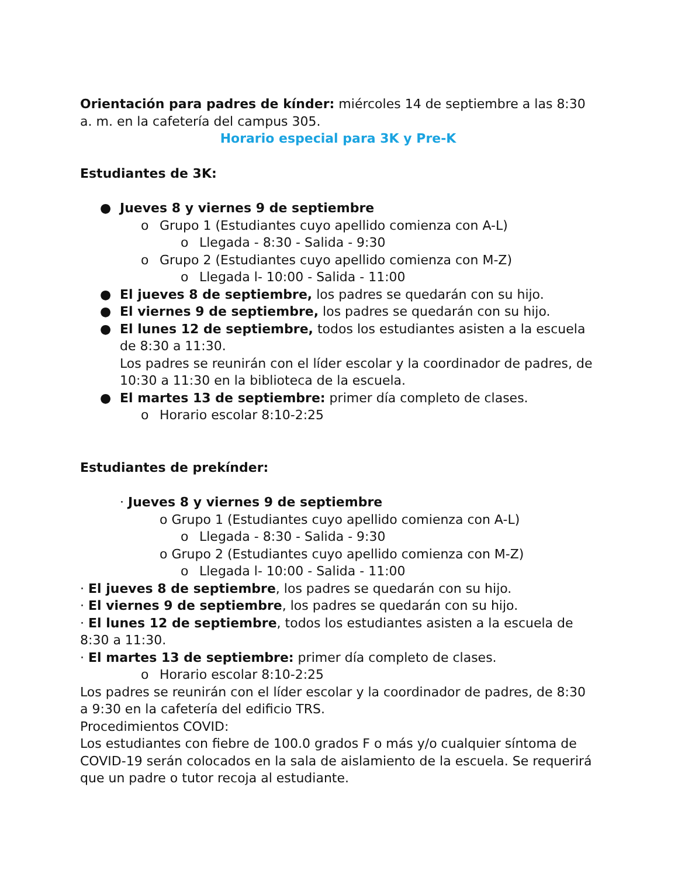Orientación para padres de kínder: miércoles 14 de septiembre a las 8:30 a. m. en la cafetería del campus 305.
Horario especial para 3K y Pre-K
Estudiantes de 3K:
● Jueves 8 y viernes 9 de septiembre
o Grupo 1 (Estudiantes cuyo apellido comienza con A-L)
o Llegada - 8:30 - Salida - 9:30
o Grupo 2 (Estudiantes cuyo apellido comienza con M-Z)
o Llegada l- 10:00 - Salida - 11:00
● El jueves 8 de septiembre, los padres se quedarán con su hijo.
● El viernes 9 de septiembre, los padres se quedarán con su hijo.
● El lunes 12 de septiembre, todos los estudiantes asisten a la escuela de 8:30 a 11:30.
Los padres se reunirán con el líder escolar y la coordinador de padres, de 10:30 a 11:30 en la biblioteca de la escuela.
● El martes 13 de septiembre: primer día completo de clases.
o Horario escolar 8:10-2:25
Estudiantes de prekínder:
· Jueves 8 y viernes 9 de septiembre
o Grupo 1 (Estudiantes cuyo apellido comienza con A-L)
o Llegada - 8:30 - Salida - 9:30
o Grupo 2 (Estudiantes cuyo apellido comienza con M-Z)
o Llegada l- 10:00 - Salida - 11:00
· El jueves 8 de septiembre, los padres se quedarán con su hijo.
· El viernes 9 de septiembre, los padres se quedarán con su hijo.
· El lunes 12 de septiembre, todos los estudiantes asisten a la escuela de 8:30 a 11:30.
· El martes 13 de septiembre: primer día completo de clases.
o Horario escolar 8:10-2:25
Los padres se reunirán con el líder escolar y la coordinador de padres, de 8:30 a 9:30 en la cafetería del edificio TRS.
Procedimientos COVID:
Los estudiantes con fiebre de 100.0 grados F o más y/o cualquier síntoma de COVID-19 serán colocados en la sala de aislamiento de la escuela. Se requerirá que un padre o tutor recoja al estudiante.